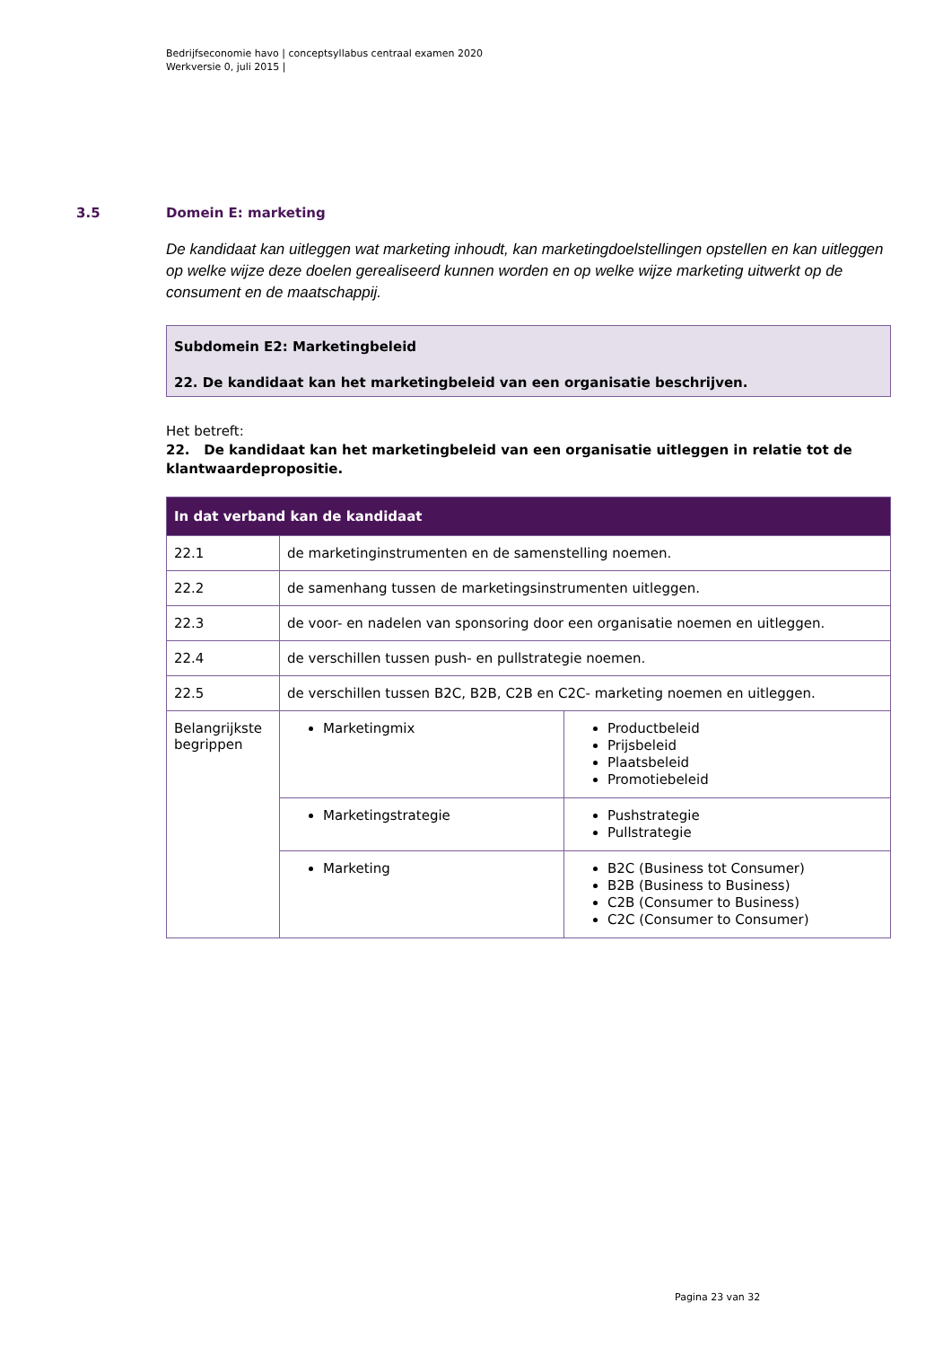Bedrijfseconomie havo | conceptsyllabus centraal examen 2020
Werkversie 0, juli 2015 |
3.5 Domein E: marketing
De kandidaat kan uitleggen wat marketing inhoudt, kan marketingdoelstellingen opstellen en kan uitleggen op welke wijze deze doelen gerealiseerd kunnen worden en op welke wijze marketing uitwerkt op de consument en de maatschappij.
Subdomein E2: Marketingbeleid
22. De kandidaat kan het marketingbeleid van een organisatie beschrijven.
Het betreft:
22. De kandidaat kan het marketingbeleid van een organisatie uitleggen in relatie tot de klantwaardepropositie.
| In dat verband kan de kandidaat | | |
| --- | --- | --- |
| 22.1 | de marketinginstrumenten en de samenstelling noemen. | |
| 22.2 | de samenhang tussen de marketingsinstrumenten uitleggen. | |
| 22.3 | de voor- en nadelen van sponsoring door een organisatie noemen en uitleggen. | |
| 22.4 | de verschillen tussen push- en pullstrategie noemen. | |
| 22.5 | de verschillen tussen B2C, B2B, C2B en C2C- marketing noemen en uitleggen. | |
| Belangrijkste begrippen | Marketingmix | Productbeleid Prijsbeleid Plaatsbeleid Promotiebeleid |
| | Marketingstrategie | Pushstrategie Pullstrategie |
| | Marketing | B2C (Business tot Consumer) B2B (Business to Business) C2B (Consumer to Business) C2C (Consumer to Consumer) |
Pagina 23 van 32